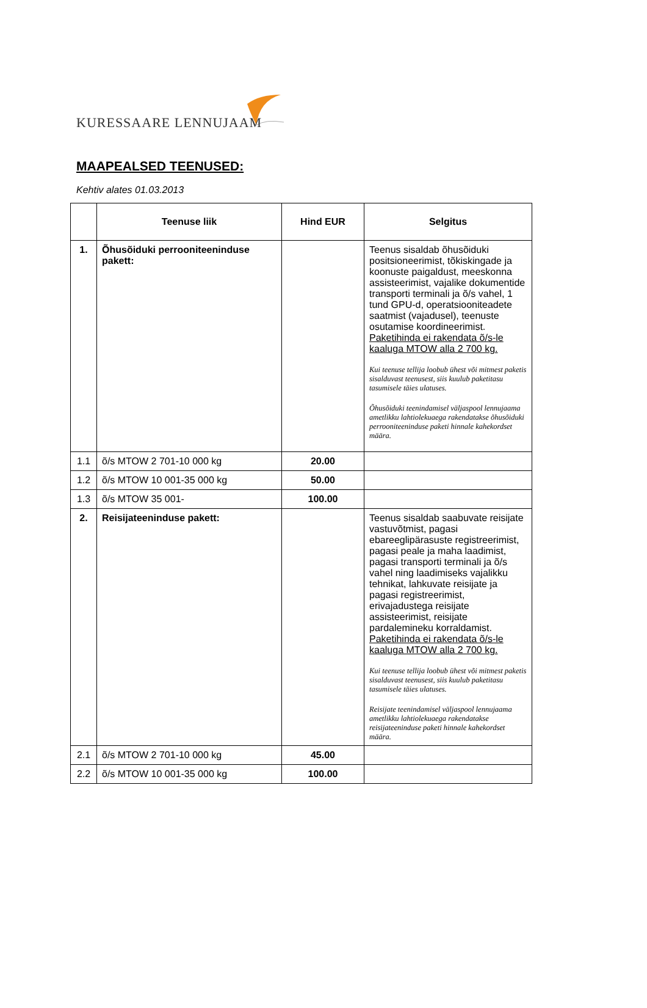KURESSAARE LENNUJAAM
MAAPEALSED TEENUSED:
Kehtiv alates 01.03.2013
| | Teenuse liik | Hind EUR | Selgitus |
| --- | --- | --- | --- |
| 1. | Õhusõiduki perrooniteeninduse pakett: | | Teenus sisaldab õhusõiduki positsioneerimist, tõkiskingade ja koonuste paigaldust, meeskonna assisteerimist, vajalike dokumentide transporti terminali ja õ/s vahel, 1 tund GPU-d, operatsiooniteadete saatmist (vajadusel), teenuste osutamise koordineerimist. Paketihinda ei rakendata õ/s-le kaaluga MTOW alla 2 700 kg. Kui teenuse tellija loobub ühest või mitmest paketis sisalduvast teenusest, siis kuulub paketitasu tasumisele täies ulatuses. Õhusõiduki teenindamisel väljaspool lennujaama ametlikku lahtiolekuaega rakendatakse õhusõiduki perrooniteeninduse paketi hinnale kahekordset määra. |
| 1.1 | õ/s MTOW 2 701-10 000 kg | 20.00 | |
| 1.2 | õ/s MTOW 10 001-35 000 kg | 50.00 | |
| 1.3 | õ/s MTOW 35 001- | 100.00 | |
| 2. | Reisijateeninduse pakett: | | Teenus sisaldab saabuvate reisijate vastuvõtmist, pagasi ebareeglipärasuste registreerimist, pagasi peale ja maha laadimist, pagasi transporti terminali ja õ/s vahel ning laadimiseks vajalikku tehnikat, lahkuvate reisijate ja pagasi registreerimist, erivajadustega reisijate assisteerimist, reisijate pardalemineku korraldamist. Paketihinda ei rakendata õ/s-le kaaluga MTOW alla 2 700 kg. Kui teenuse tellija loobub ühest või mitmest paketis sisalduvast teenusest, siis kuulub paketitasu tasumisele täies ulatuses. Reisijate teenindamisel väljaspool lennujaama ametlikku lahtiolekuaega rakendatakse reisijateeninduse paketi hinnale kahekordset määra. |
| 2.1 | õ/s MTOW 2 701-10 000 kg | 45.00 | |
| 2.2 | õ/s MTOW 10 001-35 000 kg | 100.00 | |